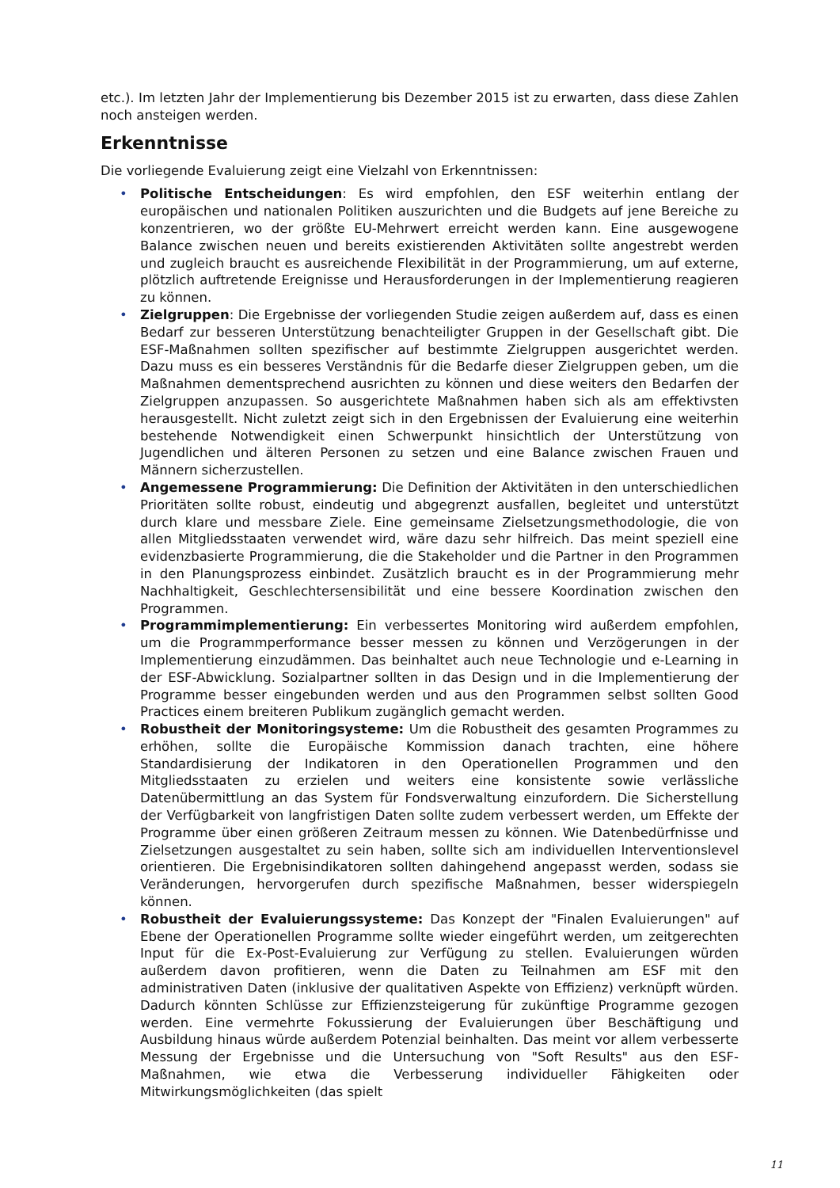etc.). Im letzten Jahr der Implementierung bis Dezember 2015 ist zu erwarten, dass diese Zahlen noch ansteigen werden.
Erkenntnisse
Die vorliegende Evaluierung zeigt eine Vielzahl von Erkenntnissen:
• Politische Entscheidungen: Es wird empfohlen, den ESF weiterhin entlang der europäischen und nationalen Politiken auszurichten und die Budgets auf jene Bereiche zu konzentrieren, wo der größte EU-Mehrwert erreicht werden kann. Eine ausgewogene Balance zwischen neuen und bereits existierenden Aktivitäten sollte angestrebt werden und zugleich braucht es ausreichende Flexibilität in der Programmierung, um auf externe, plötzlich auftretende Ereignisse und Herausforderungen in der Implementierung reagieren zu können.
• Zielgruppen: Die Ergebnisse der vorliegenden Studie zeigen außerdem auf, dass es einen Bedarf zur besseren Unterstützung benachteiligter Gruppen in der Gesellschaft gibt. Die ESF-Maßnahmen sollten spezifischer auf bestimmte Zielgruppen ausgerichtet werden. Dazu muss es ein besseres Verständnis für die Bedarfe dieser Zielgruppen geben, um die Maßnahmen dementsprechend ausrichten zu können und diese weiters den Bedarfen der Zielgruppen anzupassen. So ausgerichtete Maßnahmen haben sich als am effektivsten herausgestellt. Nicht zuletzt zeigt sich in den Ergebnissen der Evaluierung eine weiterhin bestehende Notwendigkeit einen Schwerpunkt hinsichtlich der Unterstützung von Jugendlichen und älteren Personen zu setzen und eine Balance zwischen Frauen und Männern sicherzustellen.
• Angemessene Programmierung: Die Definition der Aktivitäten in den unterschiedlichen Prioritäten sollte robust, eindeutig und abgegrenzt ausfallen, begleitet und unterstützt durch klare und messbare Ziele. Eine gemeinsame Zielsetzungsmethodologie, die von allen Mitgliedsstaaten verwendet wird, wäre dazu sehr hilfreich. Das meint speziell eine evidenzbasierte Programmierung, die die Stakeholder und die Partner in den Programmen in den Planungsprozess einbindet. Zusätzlich braucht es in der Programmierung mehr Nachhaltigkeit, Geschlechtersensibilität und eine bessere Koordination zwischen den Programmen.
• Programmimplementierung: Ein verbessertes Monitoring wird außerdem empfohlen, um die Programmperformance besser messen zu können und Verzögerungen in der Implementierung einzudämmen. Das beinhaltet auch neue Technologie und e-Learning in der ESF-Abwicklung. Sozialpartner sollten in das Design und in die Implementierung der Programme besser eingebunden werden und aus den Programmen selbst sollten Good Practices einem breiteren Publikum zugänglich gemacht werden.
• Robustheit der Monitoringsysteme: Um die Robustheit des gesamten Programmes zu erhöhen, sollte die Europäische Kommission danach trachten, eine höhere Standardisierung der Indikatoren in den Operationellen Programmen und den Mitgliedsstaaten zu erzielen und weiters eine konsistente sowie verlässliche Datenübermittlung an das System für Fondsverwaltung einzufordern. Die Sicherstellung der Verfügbarkeit von langfristigen Daten sollte zudem verbessert werden, um Effekte der Programme über einen größeren Zeitraum messen zu können. Wie Datenbedürfnisse und Zielsetzungen ausgestaltet zu sein haben, sollte sich am individuellen Interventionslevel orientieren. Die Ergebnisindikatoren sollten dahingehend angepasst werden, sodass sie Veränderungen, hervorgerufen durch spezifische Maßnahmen, besser widerspiegeln können.
• Robustheit der Evaluierungssysteme: Das Konzept der "Finalen Evaluierungen" auf Ebene der Operationellen Programme sollte wieder eingeführt werden, um zeitgerechten Input für die Ex-Post-Evaluierung zur Verfügung zu stellen. Evaluierungen würden außerdem davon profitieren, wenn die Daten zu Teilnahmen am ESF mit den administrativen Daten (inklusive der qualitativen Aspekte von Effizienz) verknüpft würden. Dadurch könnten Schlüsse zur Effizienzsteigerung für zukünftige Programme gezogen werden. Eine vermehrte Fokussierung der Evaluierungen über Beschäftigung und Ausbildung hinaus würde außerdem Potenzial beinhalten. Das meint vor allem verbesserte Messung der Ergebnisse und die Untersuchung von "Soft Results" aus den ESF-Maßnahmen, wie etwa die Verbesserung individueller Fähigkeiten oder Mitwirkungsmöglichkeiten (das spielt
11